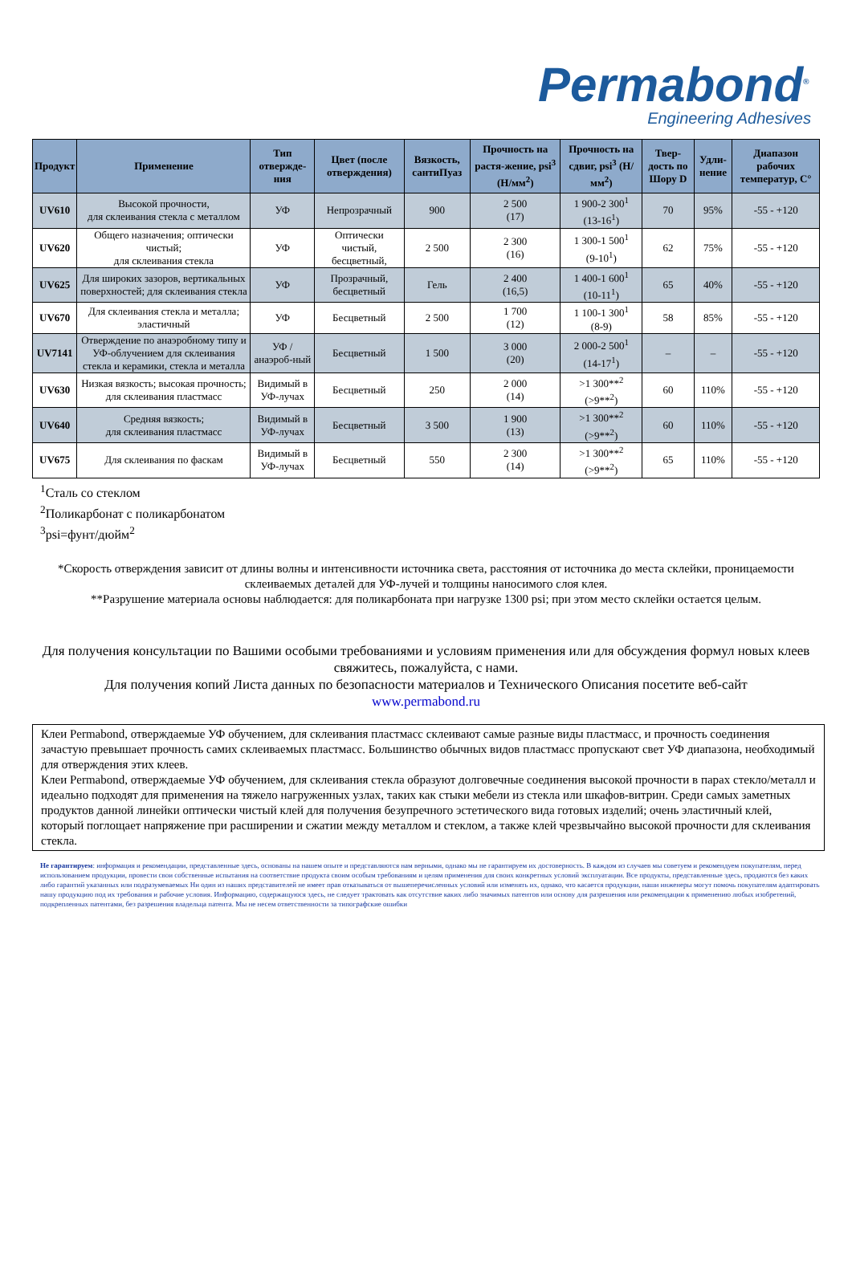Permabond<sup>®</sup>
Engineering Adhesives
| Продукт | Применение | Тип отвержде-ния | Цвет (после отверждения) | Вязкость, сантиПуаз | Прочность на растя-жение, psi<sup>3</sup> (Н/мм<sup>2</sup>) | Прочность на сдвиг, psi<sup>3</sup> (Н/мм<sup>2</sup>) | Твер-дость по Шору D | Удли-нение | Диапазон рабочих температур, С° |
| --- | --- | --- | --- | --- | --- | --- | --- | --- | --- |
| UV610 | Высокой прочности, для склеивания стекла с металлом | УФ | Непрозрачный | 900 | 2 500 (17) | 1 900-2 300<sup>1</sup> (13-16<sup>1</sup>) | 70 | 95% | -55 - +120 |
| UV620 | Общего назначения; оптически чистый; для склеивания стекла | УФ | Оптически чистый, бесцветный, | 2 500 | 2 300 (16) | 1 300-1 500<sup>1</sup> (9-10<sup>1</sup>) | 62 | 75% | -55 - +120 |
| UV625 | Для широких зазоров, вертикальных поверхностей; для склеивания стекла | УФ | Прозрачный, бесцветный | Гель | 2 400 (16,5) | 1 400-1 600<sup>1</sup> (10-11<sup>1</sup>) | 65 | 40% | -55 - +120 |
| UV670 | Для склеивания стекла и металла; эластичный | УФ | Бесцветный | 2 500 | 1 700 (12) | 1 100-1 300<sup>1</sup> (8-9) | 58 | 85% | -55 - +120 |
| UV7141 | Отверждение по анаэробному типу и УФ-облучением для склеивания стекла и керамики, стекла и металла | УФ / анаэроб-ный | Бесцветный | 1 500 | 3 000 (20) | 2 000-2 500<sup>1</sup> (14-17<sup>1</sup>) | – | – | -55 - +120 |
| UV630 | Низкая вязкость; высокая прочность; для склеивания пластмасс | Видимый в УФ-лучах | Бесцветный | 250 | 2 000 (14) | >1 300**<sup>2</sup> (>9**<sup>2</sup>) | 60 | 110% | -55 - +120 |
| UV640 | Средняя вязкость; для склеивания пластмасс | Видимый в УФ-лучах | Бесцветный | 3 500 | 1 900 (13) | >1 300**<sup>2</sup> (>9**<sup>2</sup>) | 60 | 110% | -55 - +120 |
| UV675 | Для склеивания по фаскам | Видимый в УФ-лучах | Бесцветный | 550 | 2 300 (14) | >1 300**<sup>2</sup> (>9**<sup>2</sup>) | 65 | 110% | -55 - +120 |
<sup>1</sup> Сталь со стеклом
<sup>2</sup> Поликарбонат с поликарбонатом
<sup>3</sup> psi=фунт/дюйм<sup>2</sup>
*Скорость отверждения зависит от длины волны и интенсивности источника света, расстояния от источника до места склейки, проницаемости склеиваемых деталей для УФ-лучей и толщины наносимого слоя клея.
**Разрушение материала основы наблюдается: для поликарбоната при нагрузке 1300 psi; при этом место склейки остается целым.
Для получения консультации по Вашими особыми требованиями и условиям применения или для обсуждения формул новых клеев свяжитесь, пожалуйста, с нами.
Для получения копий Листа данных по безопасности материалов и Технического Описания посетите веб-сайт
www.permabond.ru
Клеи Permabond, отверждаемые УФ обучением, для склеивания пластмасс склеивают самые разные виды пластмасс, и прочность соединения зачастую превышает прочность самих склеиваемых пластмасс. Большинство обычных видов пластмасс пропускают свет УФ диапазона, необходимый для отверждения этих клеев.
Клеи Permabond, отверждаемые УФ обучением, для склеивания стекла образуют долговечные соединения высокой прочности в парах стекло/металл и идеально подходят для применения на тяжело нагруженных узлах, таких как стыки мебели из стекла или шкафов-витрин. Среди самых заметных продуктов данной линейки оптически чистый клей для получения безупречного эстетического вида готовых изделий; очень эластичный клей, который поглощает напряжение при расширении и сжатии между металлом и стеклом, а также клей чрезвычайно высокой прочности для склеивания стекла.
Не гарантируем: информация и рекомендации, представленные здесь, основаны на нашем опыте и представляются нам верными, однако мы не гарантируем их достоверность. В каждом из случаев мы советуем и рекомендуем покупателям, перед использованием продукции, провести свои собственные испытания на соответствие продукта своим особым требованиям и целям применения для своих конкретных условий эксплуатации. Все продукты, представленные здесь, продаются без каких либо гарантий указанных или подразумеваемых Ни один из наших представителей не имеет прав отказываться от вышеперечисленных условий или изменять их, однако, что касается продукции, наши инженеры могут помочь покупателям адаптировать нашу продукцию под их требования и рабочие условия. Информацию, содержащуюся здесь, не следует трактовать как отсутствие каких либо значимых патентов или основу для разрешения или рекомендации к применению любых изобретений, подкрепленных патентами, без разрешения владельца патента. Мы не несем ответственности за типографские ошибки